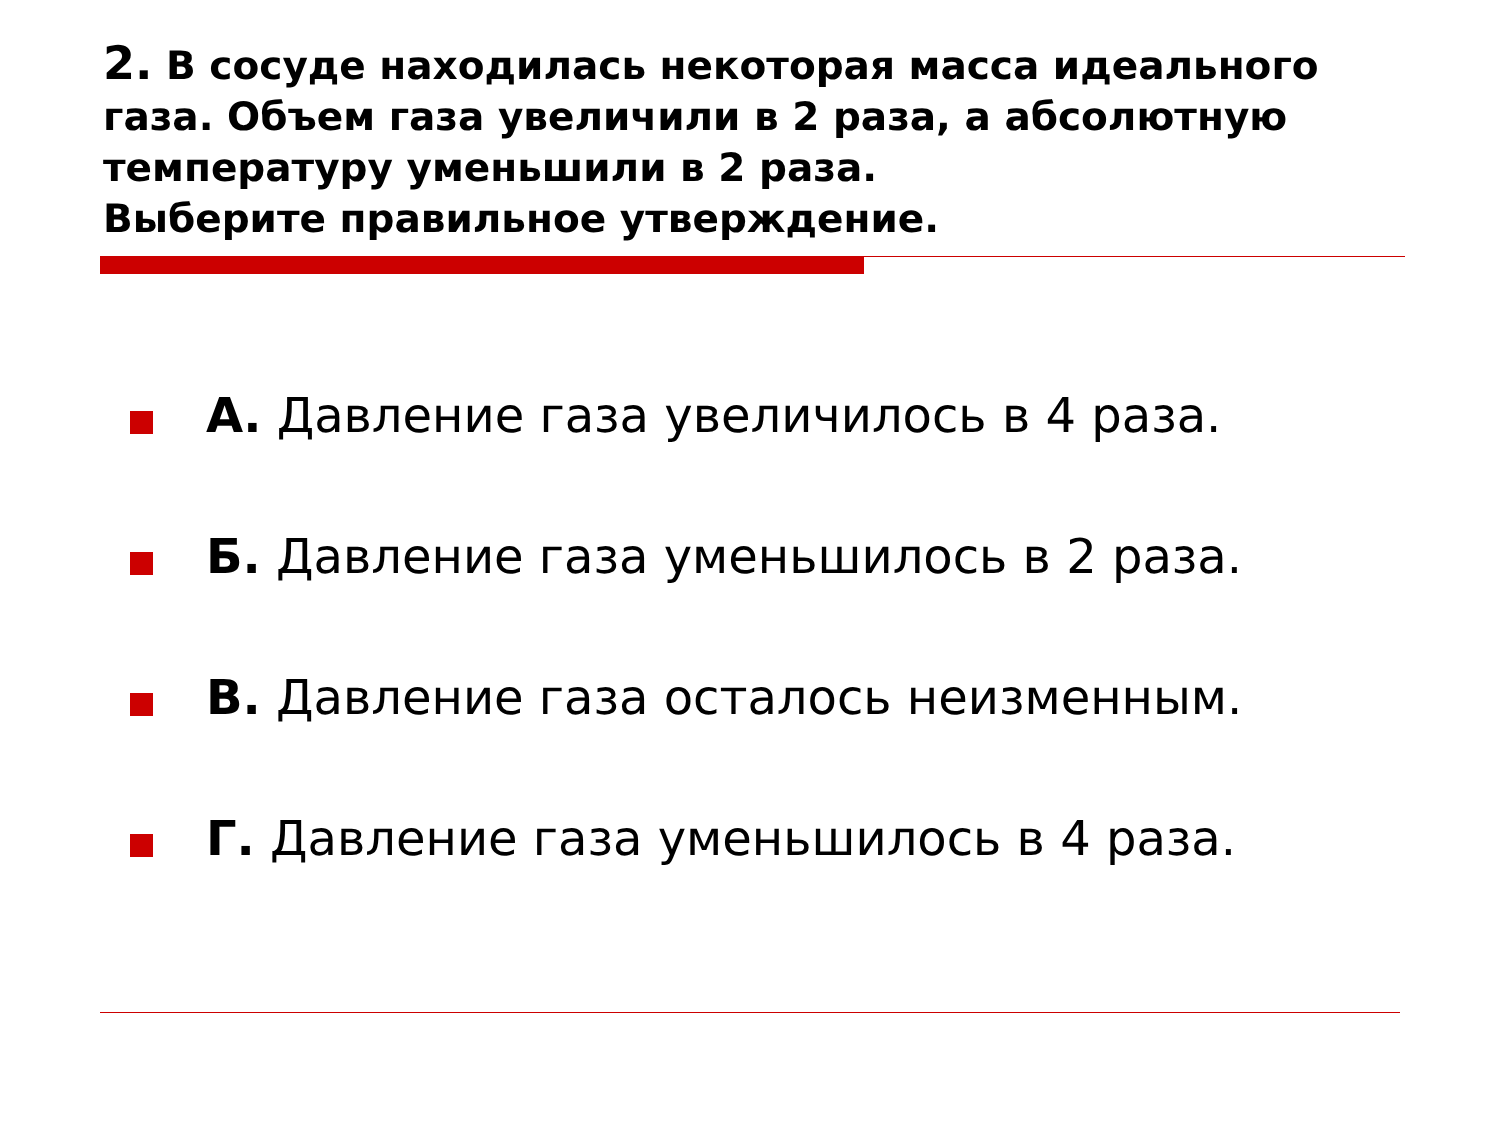2. В сосуде находилась некоторая масса идеального газа. Объем газа увеличили в 2 раза, а абсолютную температуру уменьшили в 2 раза.
Выберите правильное утверждение.
А. Давление газа увеличилось в 4 раза.
Б. Давление газа уменьшилось в 2 раза.
В. Давление газа осталось неизменным.
Г. Давление газа уменьшилось в 4 раза.